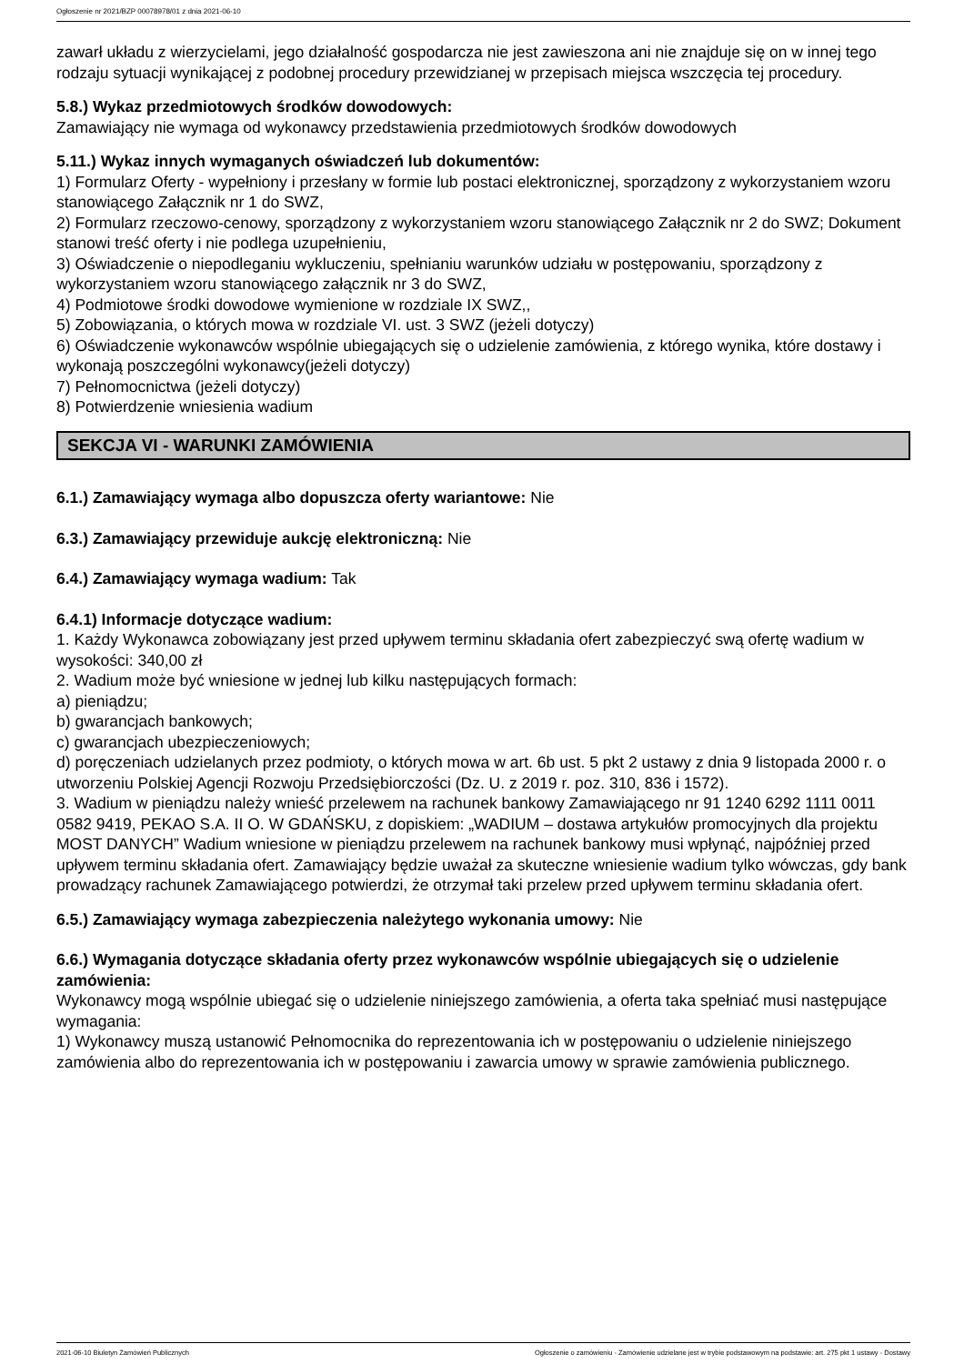Ogłoszenie nr 2021/BZP 00078978/01 z dnia 2021-06-10
zawarł układu z wierzycielami, jego działalność gospodarcza nie jest zawieszona ani nie znajduje się on w innej tego rodzaju sytuacji wynikającej z podobnej procedury przewidzianej w przepisach miejsca wszczęcia tej procedury.
5.8.) Wykaz przedmiotowych środków dowodowych:
Zamawiający nie wymaga od wykonawcy przedstawienia przedmiotowych środków dowodowych
5.11.) Wykaz innych wymaganych oświadczeń lub dokumentów:
1) Formularz Oferty - wypełniony i przesłany w formie lub postaci elektronicznej, sporządzony z wykorzystaniem wzoru stanowiącego Załącznik nr 1 do SWZ,
2) Formularz rzeczowo-cenowy, sporządzony z wykorzystaniem wzoru stanowiącego Załącznik nr 2 do SWZ; Dokument stanowi treść oferty i nie podlega uzupełnieniu,
3) Oświadczenie o niepodleganiu wykluczeniu, spełnianiu warunków udziału w postępowaniu, sporządzony z wykorzystaniem wzoru stanowiącego załącznik nr 3 do SWZ,
4) Podmiotowe środki dowodowe wymienione w rozdziale IX SWZ,,
5) Zobowiązania, o których mowa w rozdziale VI. ust. 3 SWZ (jeżeli dotyczy)
6) Oświadczenie wykonawców wspólnie ubiegających się o udzielenie zamówienia, z którego wynika, które dostawy i wykonają poszczególni wykonawcy(jeżeli dotyczy)
7) Pełnomocnictwa (jeżeli dotyczy)
8) Potwierdzenie wniesienia wadium
SEKCJA VI - WARUNKI ZAMÓWIENIA
6.1.) Zamawiający wymaga albo dopuszcza oferty wariantowe: Nie
6.3.) Zamawiający przewiduje aukcję elektroniczną: Nie
6.4.) Zamawiający wymaga wadium: Tak
6.4.1) Informacje dotyczące wadium:
1. Każdy Wykonawca zobowiązany jest przed upływem terminu składania ofert zabezpieczyć swą ofertę wadium w wysokości: 340,00 zł
2. Wadium może być wniesione w jednej lub kilku następujących formach:
a) pieniądzu;
b) gwarancjach bankowych;
c) gwarancjach ubezpieczeniowych;
d) poręczeniach udzielanych przez podmioty, o których mowa w art. 6b ust. 5 pkt 2 ustawy z dnia 9 listopada 2000 r. o utworzeniu Polskiej Agencji Rozwoju Przedsiębiorczości (Dz. U. z 2019 r. poz. 310, 836 i 1572).
3. Wadium w pieniądzu należy wnieść przelewem na rachunek bankowy Zamawiającego nr 91 1240 6292 1111 0011 0582 9419, PEKAO S.A. II O. W GDAŃSKU, z dopiskiem: „WADIUM – dostawa artykułów promocyjnych dla projektu MOST DANYCH” Wadium wniesione w pieniądzu przelewem na rachunek bankowy musi wpłynąć, najpóźniej przed upływem terminu składania ofert. Zamawiający będzie uważał za skuteczne wniesienie wadium tylko wówczas, gdy bank prowadzący rachunek Zamawiającego potwierdzi, że otrzymał taki przelew przed upływem terminu składania ofert.
6.5.) Zamawiający wymaga zabezpieczenia należytego wykonania umowy: Nie
6.6.) Wymagania dotyczące składania oferty przez wykonawców wspólnie ubiegających się o udzielenie zamówienia:
Wykonawcy mogą wspólnie ubiegać się o udzielenie niniejszego zamówienia, a oferta taka spełniać musi następujące wymagania:
1) Wykonawcy muszą ustanowić Pełnomocnika do reprezentowania ich w postępowaniu o udzielenie niniejszego zamówienia albo do reprezentowania ich w postępowaniu i zawarcia umowy w sprawie zamówienia publicznego.
2021-06-10 Biuletyn Zamówień Publicznych Ogłoszenie o zamówieniu - Zamówienie udzielane jest w trybie podstawowym na podstawie: art. 275 pkt 1 ustawy - Dostawy